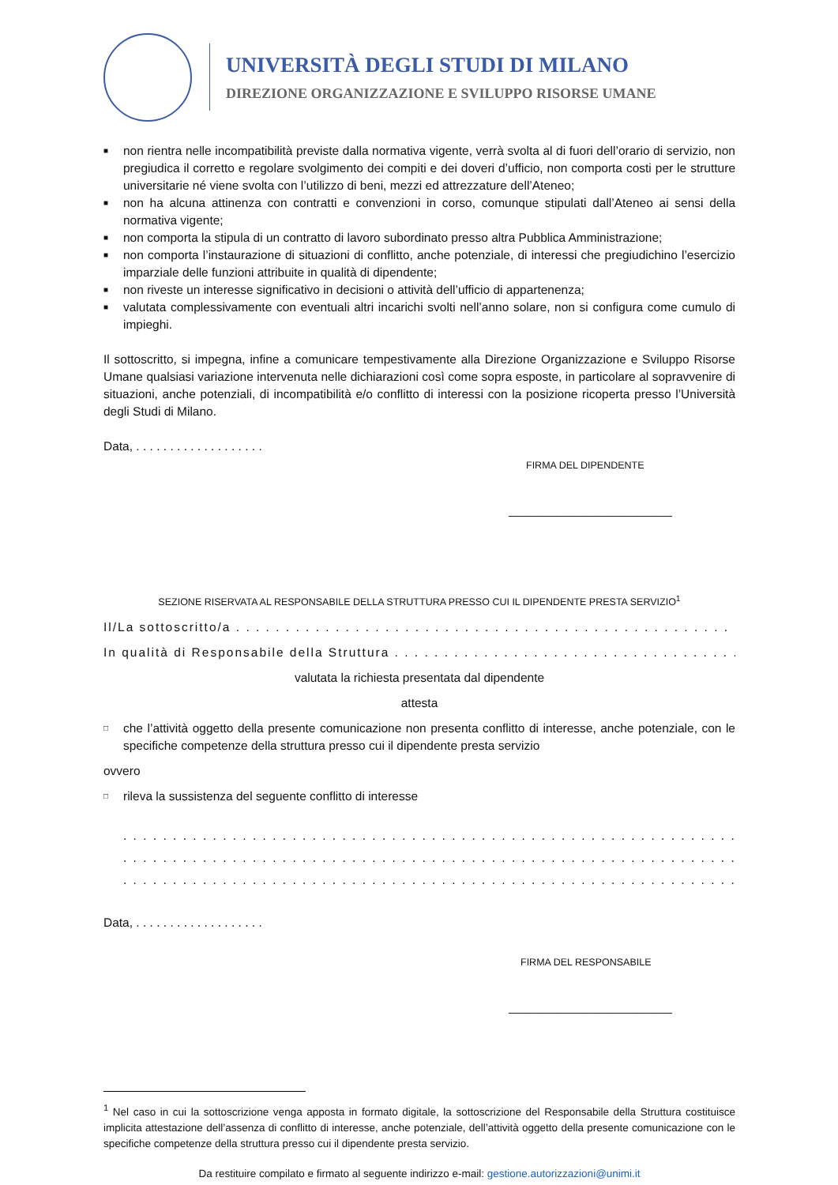UNIVERSITÀ DEGLI STUDI DI MILANO
DIREZIONE ORGANIZZAZIONE E SVILUPPO RISORSE UMANE
■ non rientra nelle incompatibilità previste dalla normativa vigente, verrà svolta al di fuori dell’orario di servizio, non pregiudica il corretto e regolare svolgimento dei compiti e dei doveri d’ufficio, non comporta costi per le strutture universitarie né viene svolta con l’utilizzo di beni, mezzi ed attrezzature dell’Ateneo;
■ non ha alcuna attinenza con contratti e convenzioni in corso, comunque stipulati dall’Ateneo ai sensi della normativa vigente;
■ non comporta la stipula di un contratto di lavoro subordinato presso altra Pubblica Amministrazione;
■ non comporta l’instaurazione di situazioni di conflitto, anche potenziale, di interessi che pregiudichino l’esercizio imparziale delle funzioni attribuite in qualità di dipendente;
■ non riveste un interesse significativo in decisioni o attività dell’ufficio di appartenenza;
■ valutata complessivamente con eventuali altri incarichi svolti nell’anno solare, non si configura come cumulo di impieghi.
Il sottoscritto, si impegna, infine a comunicare tempestivamente alla Direzione Organizzazione e Sviluppo Risorse Umane qualsiasi variazione intervenuta nelle dichiarazioni così come sopra esposte, in particolare al sopravvenire di situazioni, anche potenziali, di incompatibilità e/o conflitto di interessi con la posizione ricoperta presso l’Università degli Studi di Milano.
Data, . . . . . . . . . . . . . . . . . . .
FIRMA DEL DIPENDENTE
________________________
SEZIONE RISERVATA AL RESPONSABILE DELLA STRUTTURA PRESSO CUI IL DIPENDENTE PRESTA SERVIZIO<sup>1</sup>
Il/La sottoscritto/a . . . . . . . . . . . . . . . . . . . . . . . . . . . . . . . . . . . . . . . . . . . . . . . . . . . . . . . . . . . . . . . . . . . . . . . . .
In qualità di Responsabile della Struttura . . . . . . . . . . . . . . . . . . . . . . . . . . . . . . . . . . . . . . . . . . . . . . . . . . . . . . . . . .
valutata la richiesta presentata dal dipendente
attesta
□ che l’attività oggetto della presente comunicazione non presenta conflitto di interesse, anche potenziale, con le specifiche competenze della struttura presso cui il dipendente presta servizio
ovvero
□ rileva la sussistenza del seguente conflitto di interesse
. . . . . . . . . . . . . . . . . . . . . . . . . . . . . . . . . . . . . . . . . . . . . . . . . . . . . . . . . . . . . . . . . . . . . . . . . . . . . .
. . . . . . . . . . . . . . . . . . . . . . . . . . . . . . . . . . . . . . . . . . . . . . . . . . . . . . . . . . . . . . . . . . . . . . . . . . . . . .
. . . . . . . . . . . . . . . . . . . . . . . . . . . . . . . . . . . . . . . . . . . . . . . . . . . . . . . . . . . . . . . . . . . . . . . . . . . . . .
Data, . . . . . . . . . . . . . . . . . . .
FIRMA DEL RESPONSABILE
________________________
<sup>1</sup> Nel caso in cui la sottoscrizione venga apposta in formato digitale, la sottoscrizione del Responsabile della Struttura costituisce implicita attestazione dell’assenza di conflitto di interesse, anche potenziale, dell’attività oggetto della presente comunicazione con le specifiche competenze della struttura presso cui il dipendente presta servizio.
Da restituire compilato e firmato al seguente indirizzo e-mail: gestione.autorizzazioni@unimi.it